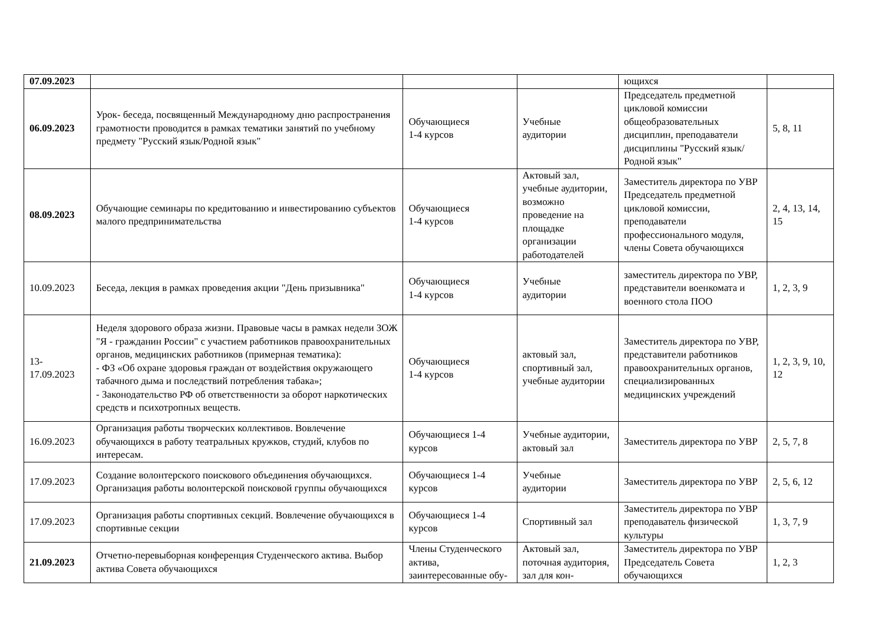| 07.09.2023 | | | | ющихся | |
| 06.09.2023 | Урок- беседа, посвященный Международному дню распространения грамотности проводится в рамках тематики занятий по учебному предмету "Русский язык/Родной язык" | Обучающиеся 1-4 курсов | Учебные аудитории | Председатель предметной цикловой комиссии общеобразовательных дисциплин, преподаватели дисциплины "Русский язык/Родной язык" | 5, 8, 11 |
| 08.09.2023 | Обучающие семинары по кредитованию и инвестированию субъектов малого предпринимательства | Обучающиеся 1-4 курсов | Актовый зал, учебные аудитории, возможно проведение на площадке организации работодателей | Заместитель директора по УВР Председатель предметной цикловой комиссии, преподаватели профессионального модуля, члены Совета обучающихся | 2, 4, 13, 14, 15 |
| 10.09.2023 | Беседа, лекция в рамках проведения акции "День призывника" | Обучающиеся 1-4 курсов | Учебные аудитории | заместитель директора по УВР, представители военкомата и военного стола ПОО | 1, 2, 3, 9 |
| 13- 17.09.2023 | Неделя здорового образа жизни. Правовые часы в рамках недели ЗОЖ "Я - гражданин России" с участием работников правоохранительных органов, медицинских работников (примерная тематика): - ФЗ «Об охране здоровья граждан от воздействия окружающего табачного дыма и последствий потребления табака»; - Законодательство РФ об ответственности за оборот наркотических средств и психотропных веществ. | Обучающиеся 1-4 курсов | актовый зал, спортивный зал, учебные аудитории | Заместитель директора по УВР, представители работников правоохранительных органов, специализированных медицинских учреждений | 1, 2, 3, 9, 10, 12 |
| 16.09.2023 | Организация работы творческих коллективов. Вовлечение обучающихся в работу театральных кружков, студий, клубов по интересам. | Обучающиеся 1-4 курсов | Учебные аудитории, актовый зал | Заместитель директора по УВР | 2, 5, 7, 8 |
| 17.09.2023 | Создание волонтерского поискового объединения обучающихся. Организация работы волонтерской поисковой группы обучающихся | Обучающиеся 1-4 курсов | Учебные аудитории | Заместитель директора по УВР | 2, 5, 6, 12 |
| 17.09.2023 | Организация работы спортивных секций. Вовлечение обучающихся в спортивные секции | Обучающиеся 1-4 курсов | Спортивный зал | Заместитель директора по УВР преподаватель физической культуры | 1, 3, 7, 9 |
| 21.09.2023 | Отчетно-перевыборная конференция Студенческого актива. Выбор актива Совета обучающихся | Члены Студенческого актива, заинтересованные обу- | Актовый зал, поточная аудитория, зал для кон- | Заместитель директора по УВР Председатель Совета обучающихся | 1, 2, 3 |